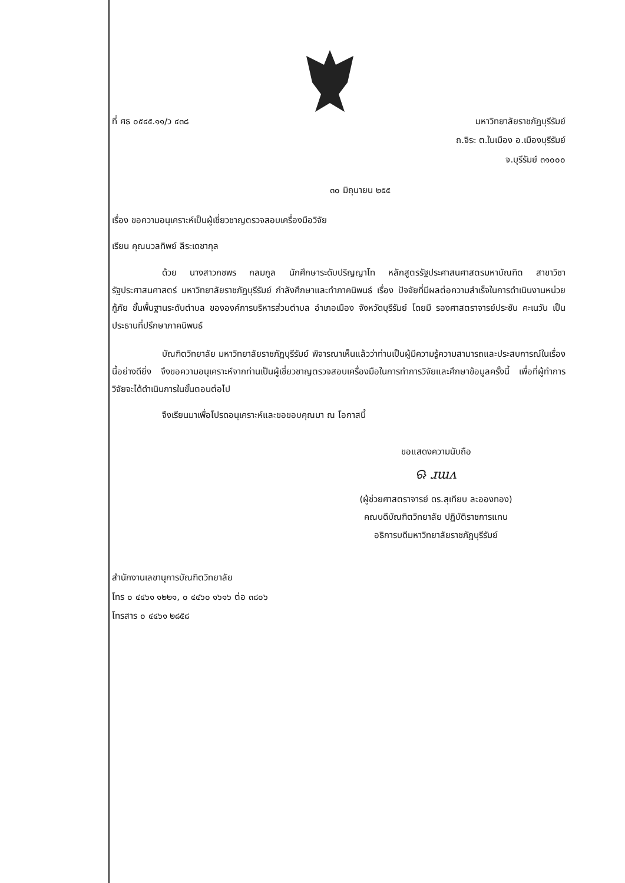ที่ ศธ ๐๕๔๕.๑๑/ว ๔๓๘ มหาวิทยาลัยราชภัฏบุรีรัมย์
ถ.จิระ ต.ในเมือง อ.เมืองบุรีรัมย์
จ.บุรีรัมย์ ๓๑๐๐๐
๓๐ มิถุนายน ๒๕๕
เรื่อง ขอความอนุเคราะห์เป็นผู้เชี่ยวชาญตรวจสอบเครื่องมือวิจัย
เรียน คุณนวลทิพย์ ลีระเดชากุล
ด้วย นางสาวกชพร กลมกูล นักศึกษาระดับปริญญาโท หลักสูตรรัฐประศาสนศาสตรมหาบัณฑิต สาขาวิชารัฐประศาสนศาสตร์ มหาวิทยาลัยราชภัฏบุรีรัมย์ กำลังศึกษาและทำภาคนิพนธ์ เรื่อง ปัจจัยที่มีผลต่อความสำเร็จในการดำเนินงานหน่วยกู้ภัย ขั้นพื้นฐานระดับตำบล ขององค์การบริหารส่วนตำบล อำเภอเมือง จังหวัดบุรีรัมย์ โดยมี รองศาสตราจารย์ประชัน คะเนวัน เป็นประธานที่ปรึกษาภาคนิพนธ์
บัณฑิตวิทยาลัย มหาวิทยาลัยราชภัฏบุรีรัมย์ พิจารณาเห็นแล้วว่าท่านเป็นผู้มีความรู้ความสามารถและประสบการณ์ในเรื่องนี้อย่างดียิ่ง จึงขอความอนุเคราะห์จากท่านเป็นผู้เชี่ยวชาญตรวจสอบเครื่องมือในการทำการวิจัยและศึกษาข้อมูลครั้งนี้ เพื่อที่ผู้ทำการวิจัยจะได้ดำเนินการในขั้นตอนต่อไป
จึงเรียนมาเพื่อโปรดอนุเคราะห์และขอขอบคุณมา ณ โอกาสนี้
ขอแสดงความนับถือ
ଋ ɹɯᴧ
(ผู้ช่วยศาสตราจารย์ ดร.สุเทียบ ละอองทอง)
คณบดีบัณฑิตวิทยาลัย ปฏิบัติราชการแทน
อธิการบดีมหาวิทยาลัยราชภัฏบุรีรัมย์
สำนักงานเลขานุการบัณฑิตวิทยาลัย
โทร ๐ ๔๔๖๑ ๑๒๒๑, ๐ ๔๔๖๐ ๑๖๑๖ ต่อ ๓๘๐๖
โทรสาร ๐ ๔๔๖๑ ๒๘๕๘